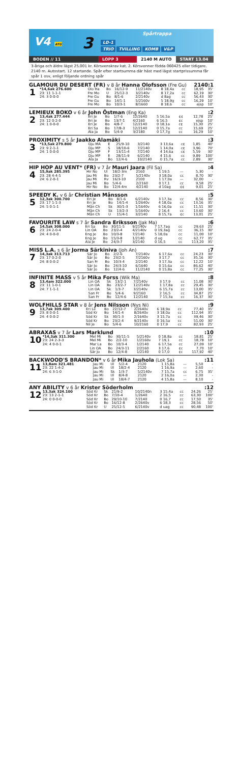V4 ATG
3
Spårtrappa
LD-1
TRIO TVILLING KOMB V&P
BODEN // 11 LOPP 3 2140 M AUTO START 13.04
3-åriga och äldre lägst 25.001 kr. Körsvenskrav kat. 2. Körsvenner födda 060425 eller tidigare. 2140 m. Autostart. 12 startande. Spår efter startsumma där häst med lägst startprissumma får spår 1 osv, enligt följande ordning spår
GLAMOUR DU DESERT (FR) v 8 år Hanna Olofsson (Fre Gu) 2140:1
| 1 | *14,6ak 276.600 | Olo Ha | Bo | 16/12-9 | 11/2140v | 8 18,4a | cc | 18,95 | 35' |
| | 23: 11 1-1-1 | Fre Mo | U | 25/12-3 | 3/2140v | 8 17,2a | cc | 62,19 | 30' |
| | 24: 3 0-0-0 | Fre Gu | Bo | 8/1-6 | 2/2140v | d 8ag | cc | 56,43 | 30' |
| | | Fre Gu | Bo | 14/1-1 | 5/2160v | 5 18,9g | cc | 16,29 | 10' |
| | | Fre Mo | Bo | 10/3-1 | 8/1660 | 8 18,6 | cc | ejsp | 10' |
LEMIEUX BOKO v 6 år John Östman (Eng Ka):2
| 2 | 13,4ak 277.444 | Eri Je | Bo | 1/7-6 | 12/2640 | 5 16,5a | ¢¢ | 12,78 | 25' |
| | 23: 12 0-2-0 | Eri Je | Bo | 13/7-1 | 4/2160 | 6 16,5 | ¢c | ejsp | 10' |
| | 24: 1 0-0-0 | Eri Je | Bo | 4/8-7 | 12/2140 | 0 18,1a | c¢ | 15,30 | 25' |
| | | Eri Sa | Bo | 17/8-3 | 12/2140 | 0 15,7a | cc | 15,69 | 25' |
| | | Ala Ja | Bo | 5/4-9 | 3/2180 | 0 17,7g | cc | 16,29 | 10' |
PROXIMITY s 5 år Jaakko Alamäki:3
| 3 | *13,5ak 279.800 | Dju MA | E | 25/9-10 | 3/2140 | 3 13,6a | c¢ | 1,85 | 40' |
| | 23: 9 2-1-1 | Dju MP | S | 18/10-6 | 7/2140 | 1 14,0a | c¢ | 3,96 | 70' |
| | 24: 1 0-0-0 | Dju MP | F | 13/11-4 | 7/2140 | 4 14,6a | c¢ | 5,59 | 30' |
| | | Dju MP | E | 28/11-9 | 6/2140 | 4 15,6 | cc | 9,89 | 100' |
| | | Ala Ja | Bo | 12/4-6 | 10/2140 | 0 15,7a | cc | 2,89 | 30' |
HIP HOP AU VENT* (FR) v 7 år Mauri Jaara (Fil Sa):4
| 4 | 15,9ak 285.395 | Hir No | Ul | 18/2-3m | 2160 | 1 19,5 | –– | 5,30 | - |
| | 23: 28 4-4-5 | Jau Mi | Bo | 23/2-7 | 5/2140v | 3 18,0a | cc | 8,70 | 30' |
| | 24: 6 2-0-1 | Jau Mi | Rv | 16/3-10 | 2100 | 1 17,0a | –– | 32,00 | - |
| | | Jau Mi | Bo | 5/4-6 | 2/2160 | 0 17,1 | cc | 9,58 | 25' |
| | | Hir No | Bo | 12/4-4m | 4/2140 | d 10ag | ¢¢ | 9,01 | 25' |
SPEEDY K. v 6 år Christian Månsson:5
| 5 | 12,3ak 300.700 | Eri Je | Bo | 8/1-6 | 6/2140v | 3 17,3a | cc | 8,56 | 30' |
| | 23: 17 1-1-3 | Eri Je | Bo | 14/1-4 | 1/2640v | 4 18,0a | cc | 13,16 | 35' |
| | 24: 5 0-1-1 | Mån Ch | Sk | 30/1-3 | 1/1640v | 6 16,0a | cc | 11,51 | 30' |
| | | Mån Ch | Sk | 13/2-3 | 5/1640v | 2 16,4 | cc | 13,60 | 30' |
| | | Mån Ch | U | 15/4-1 | 3/2140 | 8 15,7a | ¢c | 13,01 | 25' |
FAVOURITE LAW s 7 år Sandra Eriksson (Jak Ma):6
| 6 | 14,5ak 308.000 | Eri Sa | Bo | 30/11-5 | 9/2140v | 7 17,7ag | cc | 29,63 | 25' |
| | 23: 24 2-0-4 | Lin OA | Bo | 23/2-4 | 4/2140v | 0 19,3ag | cc | 36,15 | 30' |
| | 24: 4 0-0-0 | Eng Je | Bo | 10/3-8 | 7/2140 | 5 18,0a | cc | 11,00 | 10' |
| | | Eng Je | Bo | 15/3-8 | 1/2140 | d ug | cc | 62,77 | 35' |
| | | Ala Je | Bo | 24/3-7 | 3/2140 | 0 16,5 | cc | 113,20 | 35' |
MISS L.A. s 6 år Jorma Särkiniva (Joh An):7
| 7 | 14,3ak 313.713 | Sär Jo | Bo | 2/2-6 | 7/2140v | 6 17,6a | cc | 24,23 | 30' |
| | 23: 17 0-2-0 | Sär Jo | Bo | 23/2-5 | 7/2160v | 3 17,7 | cc | 35,16 | 30' |
| | 24: 8 0-0-2 | San Fr | Bo | 10/3-4 | 2/2140 | 3 17,3a | cc | 12,22 | 10' |
| | | Sär Jo | Bo | 24/3-10 | 6/1640 | 0 15,6a | cc | 86,62 | 40' |
| | | Sär Jo | Bo | 12/4-6 | 11/2140 | 0 15,8a | cc | 77,25 | 30' |
INFINITE MASS v 5 år Mika Forss (Wik Ma):8
| 8 | 13,4am 322.000 | Lin OA | Sk | 13/2-1 | 7/2140v | 3 17,9 | cc | 11,08 | 30' |
| | 23: 11 1-0-1 | Lin OA | Bo | 23/2-7 | 12/2140v | 1 17,8a | cc | 29,45 | 30' |
| | 24: 7 1-1-1 | Lin OA | Sk | 1/3-7 | 3/2140v | 6 15,7a | cc | 13,00 | 35' |
| | | San Fr | Bo | 5/4-6 | 9/2160 | 2 16,5 | cc | 34,87 | 25' |
| | | San Fr | Bo | 12/4-6 | 12/2140 | 7 15,3a | cc | 16,37 | 30' |
WOLFHILLS STAR v 8 år Jens Nilsson (Nys Ni):9
| 9 | 13,7ak 309.400 | Eri Le | Bo | 22/12-7 | 2/2640v | 6 18,9a | cc | 77,40 | 35' |
| | 23: 8 0-0-1 | Söd Kr | Bo | 14/1-4 | 8/2640v | 3 18,0a | cc | 112,94 | 35' |
| | 24: 4 0-0-2 | Söd Kr | Sk | 30/1-3 | 2/1640v | 3 15,7a | cc | 39,46 | 30' |
| | | Söd Kr | Bo | 23/2-4 | 9/2140v | 0 16,5a | cc | 51,00 | 30' |
| | | Nil Je | Bo | 5/4-6 | 10/2160 | 0 17,9 | cc | 82,93 | 25' |
ABRAXAS v 7 år Lars Marklund:10
| 10 | *14,3ak 311.300 | Mel Mi | Bo | 30/11-5 | 5/2140v | 0 18,8a | cc | 18,81 | 25' |
| | 23: 24 2-3-3 | Mel Mi | Bo | 2/2-10 | 1/2160v | 7 19,1 | cc | 18,78 | 10' |
| | 24: 4 0-0-1 | Mar La | Bo | 10/3-4 | 1/2140 | 6 17,5a | cc | 27,09 | 10' |
| | | Lin OA | Bo | 24/3-11 | 2/2160 | 3 17,6 | ¢c | 7,70 | 10' |
| | | Sär Jo | Bo | 12/4-8 | 1/2140 | 0 17,0 | ¢c | 117,92 | 40' |
BACKWOOD'S BRANDON* v 6 år Mika Jauhola (Lok Sa):11
| 11 | 13,8am 321.481 | Jau Mi | Ul | 5/2-4 | 2120 | 1 15,8a | –– | 5,50 | - |
| | 23: 22 1-4-2 | Jau Mi | Ul | 18/2-4 | 2120 | 1 16,9a | –– | 2,60 | - |
| | 24: 6 3-1-0 | Jau Mi | Sk | 1/3-7 | 5/2140v | 7 15,7a | cc | 6,75 | 35' |
| | | Jau Mi | Ul | 8/4-8 | 2120 | 2 16,0a | –– | 2,30 | - |
| | | Jau Mi | Ul | 18/4-7 | 2120 | 4 15,8a | –– | 8,10 | - |
ANY ABILITY v 6 år Krister Söderholm:12
| 12 | 13,3ak 324.100 | Söd Kr | Sk | 21/9-2 | 10/2140n | 3 15,4a | cc | 24,26 | 25' |
| | 23: 13 2-1-1 | Söd Kr | Bo | 7/10-4 | 1/2640 | 2 16,5 | cc | 63,30 | 100' |
| | 24: 0 0-0-0 | Söd Kr | Bo | 29/10-10 | 7/2140 | 0 16,7 | cc | 17,50 | 35' |
| | | Söd Kr | Bo | 16/12-8 | 2/2640v | 6 18,3 | cc | 28,56 | 50' |
| | | Söd Kr | U | 25/12-5 | 6/2140v | d uag | cc | 90,48 | 100' |